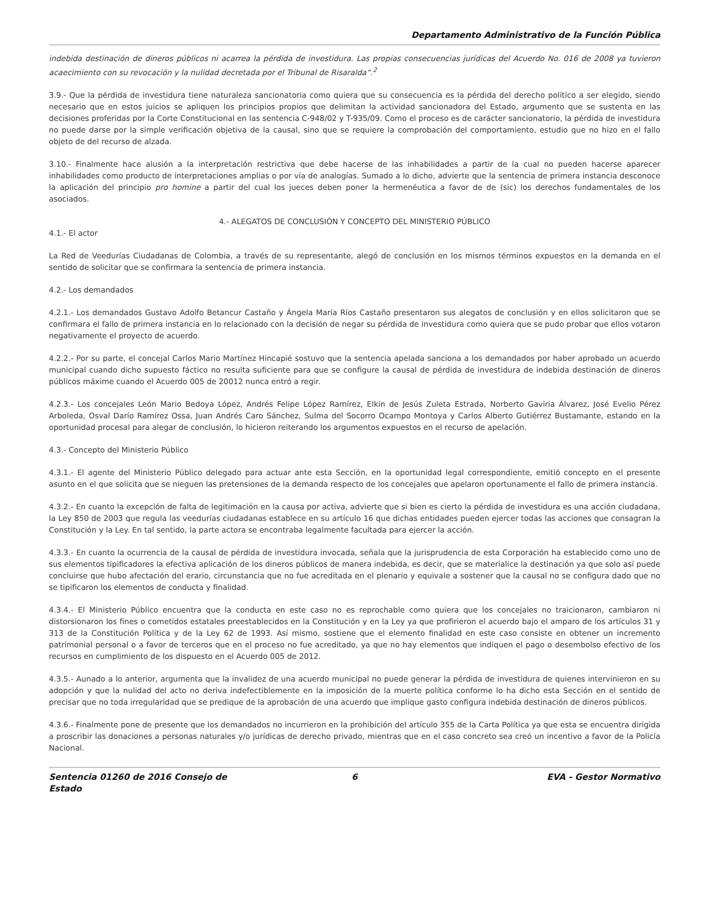Departamento Administrativo de la Función Pública
indebida destinación de dineros públicos ni acarrea la pérdida de investidura. Las propias consecuencias jurídicas del Acuerdo No. 016 de 2008 ya tuvieron acaecimiento con su revocación y la nulidad decretada por el Tribunal de Risaralda”.<sup>2</sup>
3.9.- Que la pérdida de investidura tiene naturaleza sancionatoria como quiera que su consecuencia es la pérdida del derecho político a ser elegido, siendo necesario que en estos juicios se apliquen los principios propios que delimitan la actividad sancionadora del Estado, argumento que se sustenta en las decisiones proferidas por la Corte Constitucional en las sentencia C-948/02 y T-935/09. Como el proceso es de carácter sancionatorio, la pérdida de investidura no puede darse por la simple verificación objetiva de la causal, sino que se requiere la comprobación del comportamiento, estudio que no hizo en el fallo objeto de del recurso de alzada.
3.10.- Finalmente hace alusión a la interpretación restrictiva que debe hacerse de las inhabilidades a partir de la cual no pueden hacerse aparecer inhabilidades como producto de interpretaciones amplias o por vía de analogías. Sumado a lo dicho, advierte que la sentencia de primera instancia desconoce la aplicación del principio pro homine a partir del cual los jueces deben poner la hermenéutica a favor de de (sic) los derechos fundamentales de los asociados.
4.- ALEGATOS DE CONCLUSIÓN Y CONCEPTO DEL MINISTERIO PÚBLICO
4.1.- El actor
La Red de Veedurías Ciudadanas de Colombia, a través de su representante, alegó de conclusión en los mismos términos expuestos en la demanda en el sentido de solicitar que se confirmara la sentencia de primera instancia.
4.2.- Los demandados
4.2.1.- Los demandados Gustavo Adolfo Betancur Castaño y Ángela María Ríos Castaño presentaron sus alegatos de conclusión y en ellos solicitaron que se confirmara el fallo de primera instancia en lo relacionado con la decisión de negar su pérdida de investidura como quiera que se pudo probar que ellos votaron negativamente el proyecto de acuerdo.
4.2.2.- Por su parte, el concejal Carlos Mario Martínez Hincapié sostuvo que la sentencia apelada sanciona a los demandados por haber aprobado un acuerdo municipal cuando dicho supuesto fáctico no resulta suficiente para que se configure la causal de pérdida de investidura de indebida destinación de dineros públicos máxime cuando el Acuerdo 005 de 20012 nunca entró a regir.
4.2.3.- Los concejales León Mario Bedoya López, Andrés Felipe López Ramírez, Elkin de Jesús Zuleta Estrada, Norberto Gaviria Álvarez, José Evelio Pérez Arboleda, Osval Darío Ramírez Ossa, Juan Andrés Caro Sánchez, Sulma del Socorro Ocampo Montoya y Carlos Alberto Gutiérrez Bustamante, estando en la oportunidad procesal para alegar de conclusión, lo hicieron reiterando los argumentos expuestos en el recurso de apelación.
4.3.- Concepto del Ministerio Público
4.3.1.- El agente del Ministerio Público delegado para actuar ante esta Sección, en la oportunidad legal correspondiente, emitió concepto en el presente asunto en el que solicita que se nieguen las pretensiones de la demanda respecto de los concejales que apelaron oportunamente el fallo de primera instancia.
4.3.2.- En cuanto la excepción de falta de legitimación en la causa por activa, advierte que si bien es cierto la pérdida de investidura es una acción ciudadana, la Ley 850 de 2003 que regula las veedurías ciudadanas establece en su artículo 16 que dichas entidades pueden ejercer todas las acciones que consagran la Constitución y la Ley. En tal sentido, la parte actora se encontraba legalmente facultada para ejercer la acción.
4.3.3.- En cuanto la ocurrencia de la causal de pérdida de investidura invocada, señala que la jurisprudencia de esta Corporación ha establecido como uno de sus elementos tipificadores la efectiva aplicación de los dineros públicos de manera indebida, es decir, que se materialice la destinación ya que solo así puede concluirse que hubo afectación del erario, circunstancia que no fue acreditada en el plenario y equivale a sostener que la causal no se configura dado que no se tipificaron los elementos de conducta y finalidad.
4.3.4.- El Ministerio Público encuentra que la conducta en este caso no es reprochable como quiera que los concejales no traicionaron, cambiaron ni distorsionaron los fines o cometidos estatales preestablecidos en la Constitución y en la Ley ya que profirieron el acuerdo bajo el amparo de los artículos 31 y 313 de la Constitución Política y de la Ley 62 de 1993. Así mismo, sostiene que el elemento finalidad en este caso consiste en obtener un incremento patrimonial personal o a favor de terceros que en el proceso no fue acreditado, ya que no hay elementos que indiquen el pago o desembolso efectivo de los recursos en cumplimiento de los dispuesto en el Acuerdo 005 de 2012.
4.3.5.- Aunado a lo anterior, argumenta que la invalidez de una acuerdo municipal no puede generar la pérdida de investidura de quienes intervinieron en su adopción y que la nulidad del acto no deriva indefectiblemente en la imposición de la muerte política conforme lo ha dicho esta Sección en el sentido de precisar que no toda irregularidad que se predique de la aprobación de una acuerdo que implique gasto configura indebida destinación de dineros públicos.
4.3.6.- Finalmente pone de presente que los demandados no incurrieron en la prohibición del artículo 355 de la Carta Política ya que esta se encuentra dirigida a proscribir las donaciones a personas naturales y/o jurídicas de derecho privado, mientras que en el caso concreto sea creó un incentivo a favor de la Policía Nacional.
Sentencia 01260 de 2016 Consejo de Estado
6 EVA - Gestor Normativo